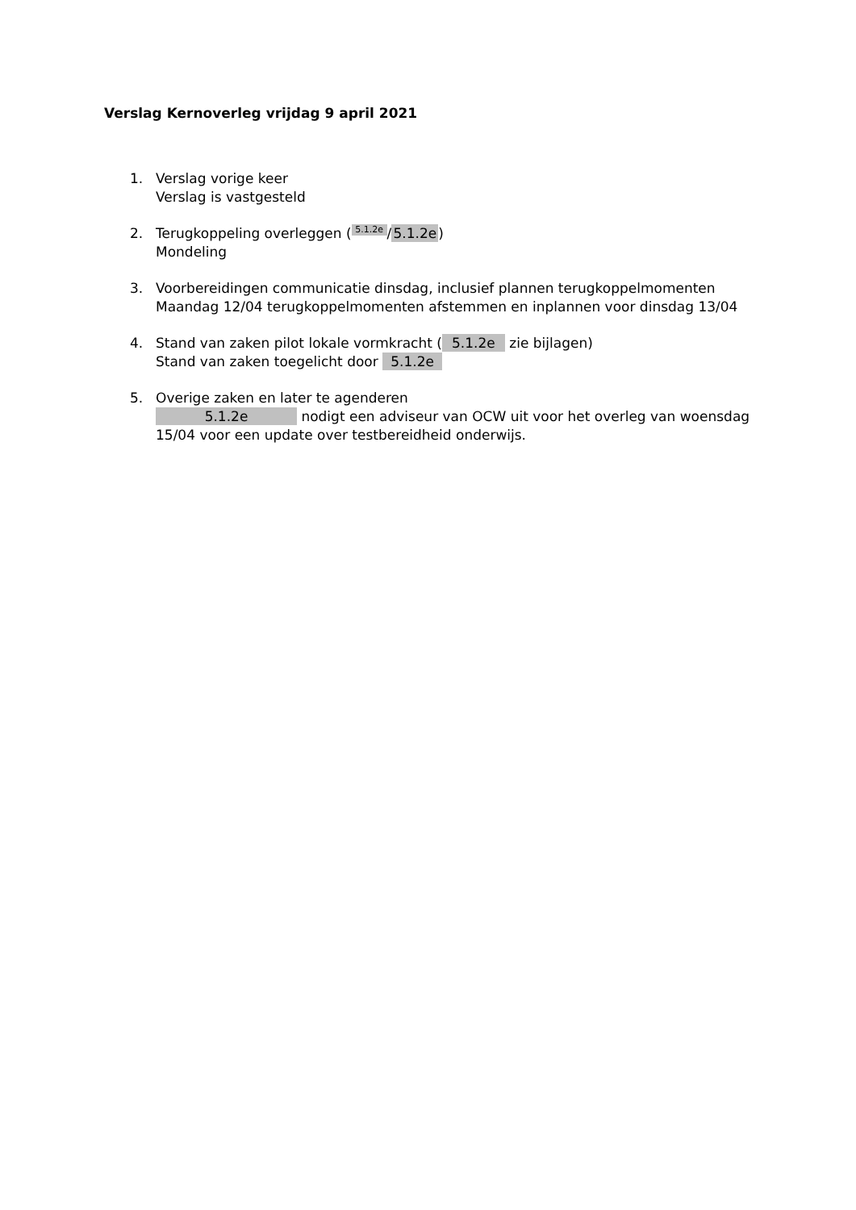Verslag Kernoverleg vrijdag 9 april 2021
1. Verslag vorige keer
Verslag is vastgesteld
2. Terugkoppeling overleggen (5.1.2e / 5.1.2e)
Mondeling
3. Voorbereidingen communicatie dinsdag, inclusief plannen terugkoppelmomenten
Maandag 12/04 terugkoppelmomenten afstemmen en inplannen voor dinsdag 13/04
4. Stand van zaken pilot lokale vormkracht (5.1.2e zie bijlagen)
Stand van zaken toegelicht door 5.1.2e
5. Overige zaken en later te agenderen
5.1.2e nodigt een adviseur van OCW uit voor het overleg van woensdag 15/04 voor een update over testbereidheid onderwijs.